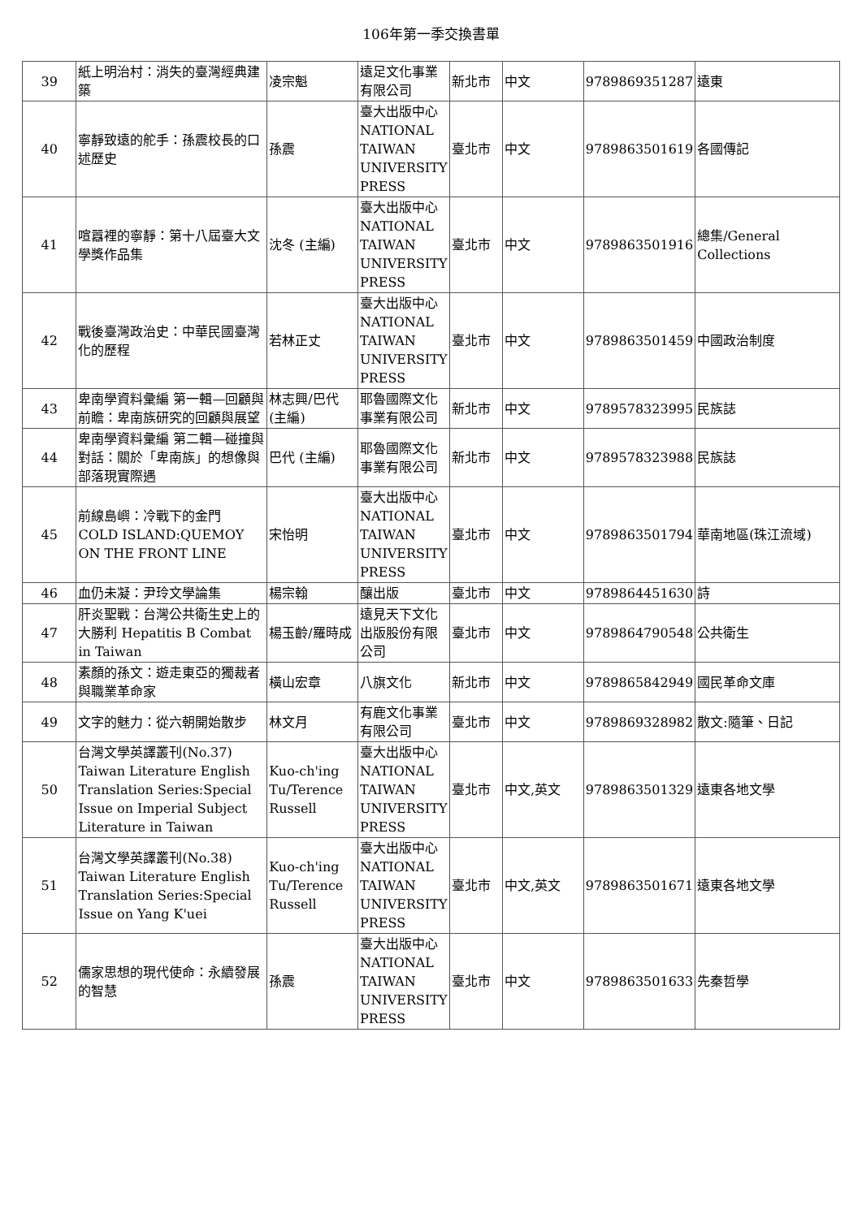106年第一季交換書單
| 39 | 紙上明治村：消失的臺灣經典建築 | 凌宗魁 | 遠足文化事業有限公司 | 新北市 | 中文 | 9789869351287 | 遠東 |
| 40 | 寧靜致遠的舵手：孫震校長的口述歷史 | 孫震 | 臺大出版中心 NATIONAL TAIWAN UNIVERSITY PRESS | 臺北市 | 中文 | 9789863501619 | 各國傳記 |
| 41 | 喧囂裡的寧靜：第十八屆臺大文學獎作品集 | 沈冬 (主編) | 臺大出版中心 NATIONAL TAIWAN UNIVERSITY PRESS | 臺北市 | 中文 | 9789863501916 | 總集/General Collections |
| 42 | 戰後臺灣政治史：中華民國臺灣化的歷程 | 若林正丈 | 臺大出版中心 NATIONAL TAIWAN UNIVERSITY PRESS | 臺北市 | 中文 | 9789863501459 | 中國政治制度 |
| 43 | 卑南學資料彙編 第一輯—回顧與前瞻：卑南族研究的回顧與展望 | 林志興/巴代 (主編) | 耶魯國際文化事業有限公司 | 新北市 | 中文 | 9789578323995 | 民族誌 |
| 44 | 卑南學資料彙編 第二輯—碰撞與對話：關於「卑南族」的想像與部落現實際遇 | 巴代 (主編) | 耶魯國際文化事業有限公司 | 新北市 | 中文 | 9789578323988 | 民族誌 |
| 45 | 前線島嶼：冷戰下的金門 COLD ISLAND:QUEMOY ON THE FRONT LINE | 宋怡明 | 臺大出版中心 NATIONAL TAIWAN UNIVERSITY PRESS | 臺北市 | 中文 | 9789863501794 | 華南地區(珠江流域) |
| 46 | 血仍未凝：尹玲文學論集 | 楊宗翰 | 釀出版 | 臺北市 | 中文 | 9789864451630 | 詩 |
| 47 | 肝炎聖戰：台灣公共衛生史上的大勝利 Hepatitis B Combat in Taiwan | 楊玉齡/羅時成 | 遠見天下文化出版股份有限公司 | 臺北市 | 中文 | 9789864790548 | 公共衛生 |
| 48 | 素顏的孫文：遊走東亞的獨裁者與職業革命家 | 橫山宏章 | 八旗文化 | 新北市 | 中文 | 9789865842949 | 國民革命文庫 |
| 49 | 文字的魅力：從六朝開始散步 | 林文月 | 有鹿文化事業有限公司 | 臺北市 | 中文 | 9789869328982 | 散文:隨筆、日記 |
| 50 | 台灣文學英譯叢刊(No.37) Taiwan Literature English Translation Series:Special Issue on Imperial Subject Literature in Taiwan | Kuo-ch'ing Tu/Terence Russell | 臺大出版中心 NATIONAL TAIWAN UNIVERSITY PRESS | 臺北市 | 中文,英文 | 9789863501329 | 遠東各地文學 |
| 51 | 台灣文學英譯叢刊(No.38) Taiwan Literature English Translation Series:Special Issue on Yang K'uei | Kuo-ch'ing Tu/Terence Russell | 臺大出版中心 NATIONAL TAIWAN UNIVERSITY PRESS | 臺北市 | 中文,英文 | 9789863501671 | 遠東各地文學 |
| 52 | 儒家思想的現代使命：永續發展的智慧 | 孫震 | 臺大出版中心 NATIONAL TAIWAN UNIVERSITY PRESS | 臺北市 | 中文 | 9789863501633 | 先秦哲學 |